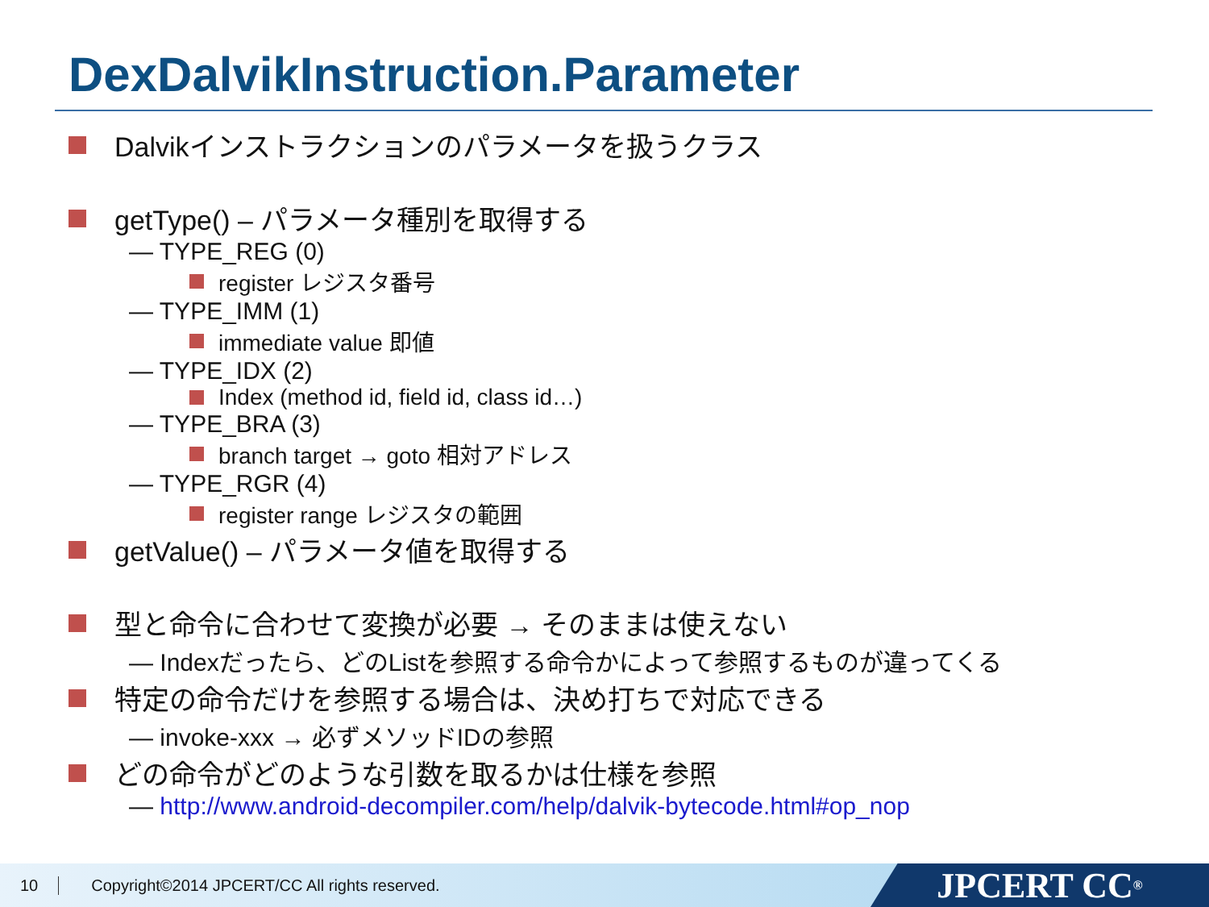DexDalvikInstruction.Parameter
Dalvikインストラクションのパラメータを扱うクラス
getType() – パラメータ種別を取得する
— TYPE_REG (0)
register レジスタ番号
— TYPE_IMM (1)
immediate value 即値
— TYPE_IDX (2)
Index (method id, field id, class id…)
— TYPE_BRA (3)
branch target → goto 相対アドレス
— TYPE_RGR (4)
register range レジスタの範囲
getValue() – パラメータ値を取得する
型と命令に合わせて変換が必要 → そのままは使えない
— Indexだったら、どのListを参照する命令かによって参照するものが違ってくる
特定の命令だけを参照する場合は、決め打ちで対応できる
— invoke-xxx → 必ずメソッドIDの参照
どの命令がどのような引数を取るかは仕様を参照
— http://www.android-decompiler.com/help/dalvik-bytecode.html#op_nop
10 Copyright©2014 JPCERT/CC All rights reserved.
JPCERT CC<sup>®</sup>